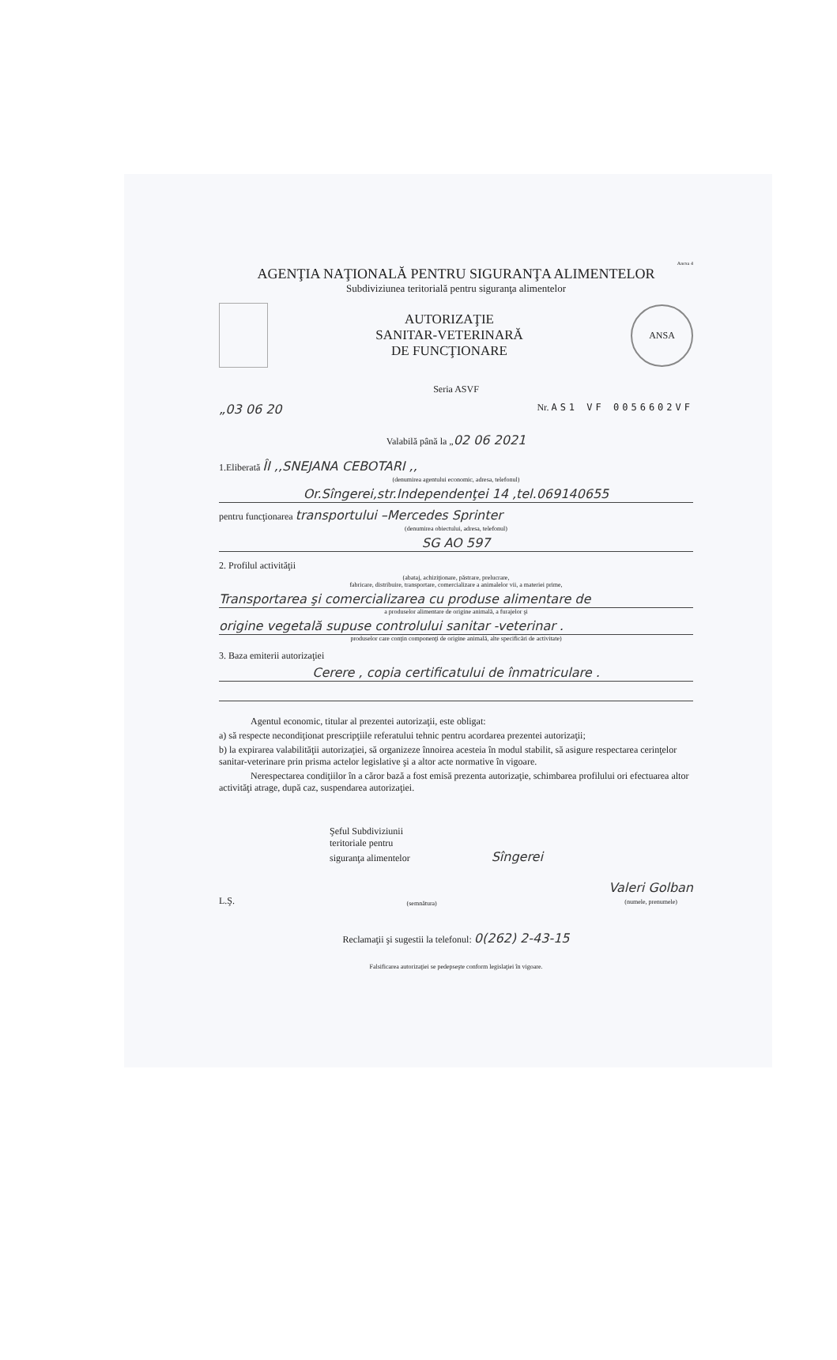Anexa 4
AGENŢIA NAŢIONALĂ PENTRU SIGURANŢA ALIMENTELOR
Subdiviziunea teritorială pentru siguranţa alimentelor
AUTORIZAŢIE
SANITAR-VETERINARĂ
DE FUNCŢIONARE
ANSA
Seria ASVF
„03 06 20 Nr. AS1 VF 0056602VF
Valabilă până la „02 06 2021
1.Eliberată ÎI ,,SNEJANA CEBOTARI ,,
(denumirea agentului economic, adresa, telefonul)
Or.Sîngerei,str.Independenţei 14 ,tel.069140655
pentru funcţionarea transportului –Mercedes Sprinter
(denumirea obiectului, adresa, telefonul)
SG AO 597
2. Profilul activităţii
(abataj, achiziţionare, păstrare, prelucrare,
fabricare, distribuire, transportare, comercializare a animalelor vii, a materiei prime,
Transportarea şi comercializarea cu produse alimentare de
a produselor alimentare de origine animală, a furajelor şi
origine vegetală supuse controlului sanitar -veterinar .
produselor care conţin componenţi de origine animală, alte specificări de activitate)
3. Baza emiterii autorizaţiei
Cerere , copia certificatului de înmatriculare .
Agentul economic, titular al prezentei autorizaţii, este obligat:
a) să respecte necondiţionat prescripţiile referatului tehnic pentru acordarea prezentei autorizaţii;
b) la expirarea valabilităţii autorizaţiei, să organizeze înnoirea acesteia în modul stabilit, să asigure respectarea cerinţelor sanitar-veterinare prin prisma actelor legislative şi a altor acte normative în vigoare.
Nerespectarea condiţiilor în a căror bază a fost emisă prezenta autorizaţie, schimbarea profilului ori efectuarea altor activităţi atrage, după caz, suspendarea autorizaţiei.
Şeful Subdiviziunii
teritoriale pentru
siguranţa alimentelor Sîngerei
L.Ş. (semnătura) Valeri Golban
(numele, prenumele)
Reclamaţii şi sugestii la telefonul: 0(262) 2-43-15
Falsificarea autorizaţiei se pedepseşte conform legislaţiei în vigoare.